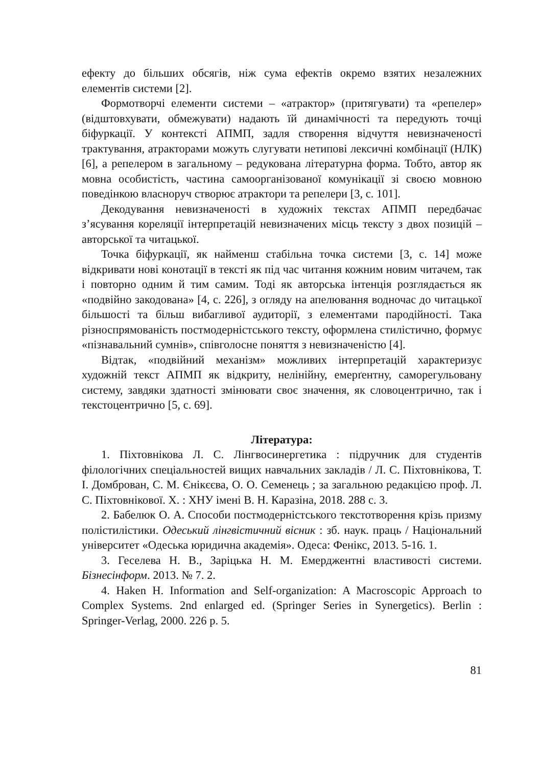ефекту до більших обсягів, ніж сума ефектів окремо взятих незалежних елементів системи [2].
Формотворчі елементи системи – «атрактор» (притягувати) та «репелер» (відштовхувати, обмежувати) надають їй динамічності та передують точці біфуркації. У контексті АПМП, задля створення відчуття невизначеності трактування, атракторами можуть слугувати нетипові лексичні комбінації (НЛК) [6], а репелером в загальному – редукована літературна форма. Тобто, автор як мовна особистість, частина самоорганізованої комунікації зі своєю мовною поведінкою власноруч створює атрактори та репелери [3, с. 101].
Декодування невизначеності в художніх текстах АПМП передбачає з’ясування кореляції інтерпретацій невизначених місць тексту з двох позицій – авторської та читацької.
Точка біфуркації, як найменш стабільна точка системи [3, с. 14] може відкривати нові конотації в тексті як під час читання кожним новим читачем, так і повторно одним й тим самим. Тоді як авторська інтенція розглядається як «подвійно закодована» [4, с. 226], з огляду на апелювання водночас до читацької більшості та більш вибагливої аудиторії, з елементами пародійності. Така різноспрямованість постмодерністського тексту, оформлена стилістично, формує «пізнавальний сумнів», співголосне поняття з невизначеністю [4].
Відтак, «подвійний механізм» можливих інтерпретацій характеризує художній текст АПМП як відкриту, нелінійну, емерґентну, саморегульовану систему, завдяки здатності змінювати своє значення, як словоцентрично, так і текстоцентрично [5, с. 69].
Література:
1. Піхтовнікова Л. С. Лінгвосинергетика : підручник для студентів філологічних спеціальностей вищих навчальних закладів / Л. С. Піхтовнікова, Т. І. Домброван, С. М. Єнікєєва, О. О. Семенець ; за загальною редакцією проф. Л. С. Піхтовнікової. Х. : ХНУ імені В. Н. Каразіна, 2018. 288 с. 3.
2. Бабелюк О. А. Способи постмодерністського текстотворення крізь призму полістилістики. Одеський лінгвістичний вісник : зб. наук. праць / Національний університет «Одеська юридична академія». Одеса: Фенікс, 2013. 5-16. 1.
3. Геселева Н. В., Заріцька Н. М. Емерджентні властивості системи. Бізнесінформ. 2013. № 7. 2.
4. Haken H. Information and Self-organization: A Macroscopic Approach to Complex Systems. 2nd enlarged ed. (Springer Series in Synergetics). Berlin : Springer-Verlag, 2000. 226 p. 5.
81